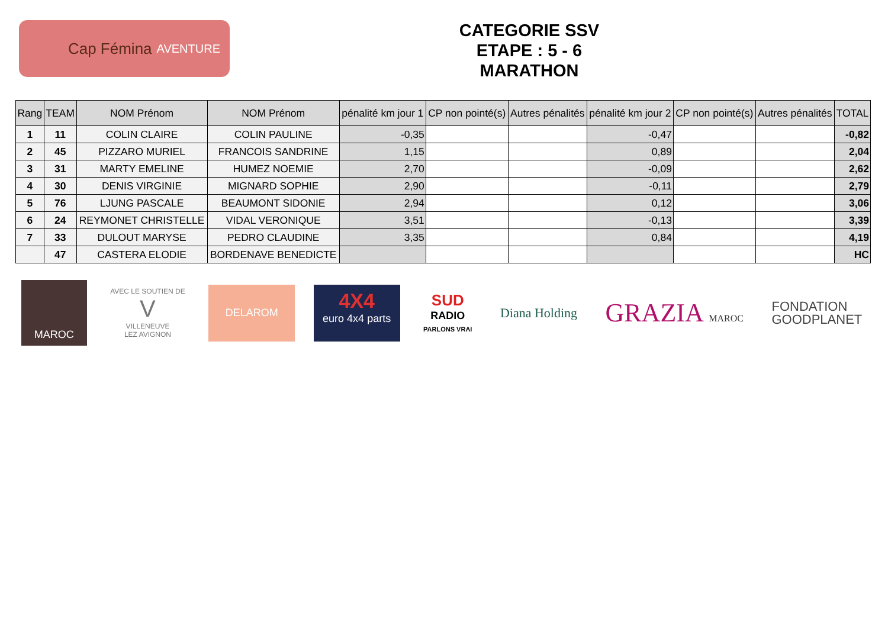Cap Fémina AVENTURE
CATEGORIE SSV
ETAPE : 5 - 6
MARATHON
| Rang | TEAM | NOM Prénom | NOM Prénom | pénalité km jour 1 | CP non pointé(s) | Autres pénalités | pénalité km jour 2 | CP non pointé(s) | Autres pénalités | TOTAL |
| --- | --- | --- | --- | --- | --- | --- | --- | --- | --- | --- |
| 1 | 11 | COLIN CLAIRE | COLIN PAULINE | -0,35 | | | -0,47 | | | -0,82 |
| 2 | 45 | PIZZARO MURIEL | FRANCOIS SANDRINE | 1,15 | | | 0,89 | | | 2,04 |
| 3 | 31 | MARTY EMELINE | HUMEZ NOEMIE | 2,70 | | | -0,09 | | | 2,62 |
| 4 | 30 | DENIS VIRGINIE | MIGNARD SOPHIE | 2,90 | | | -0,11 | | | 2,79 |
| 5 | 76 | LJUNG PASCALE | BEAUMONT SIDONIE | 2,94 | | | 0,12 | | | 3,06 |
| 6 | 24 | REYMONET CHRISTELLE | VIDAL VERONIQUE | 3,51 | | | -0,13 | | | 3,39 |
| 7 | 33 | DULOUT MARYSE | PEDRO CLAUDINE | 3,35 | | | 0,84 | | | 4,19 |
| | 47 | CASTERA ELODIE | BORDENAVE BENEDICTE | | | | | | | HC |
MAROC
AVEC LE SOUTIEN DE
V
VILLENEUVE
LEZ AVIGNON
DELAROM
4X4
euro 4x4 parts
SUD
RADIO
PARLONS VRAI
Diana Holding
GRAZIA MAROC
FONDATION
GOODPLANET